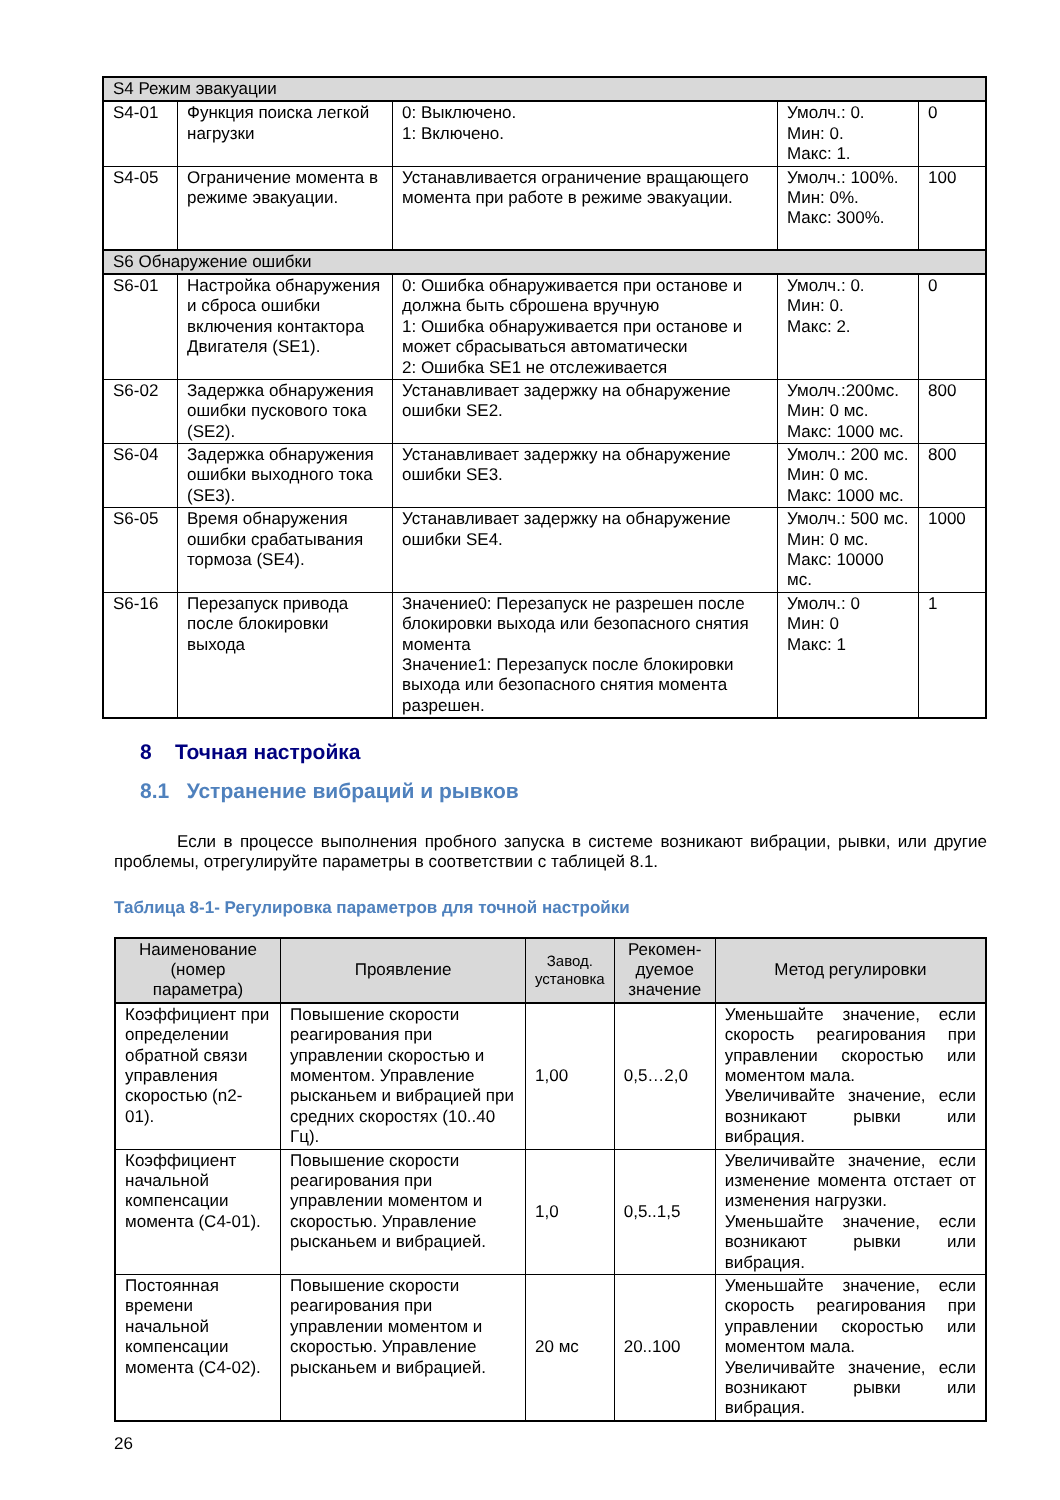| S4 Режим эвакуации | | | | |
| S4-01 | Функция поиска легкой нагрузки | 0: Выключено. 1: Включено. | Умолч.: 0. Мин: 0. Макс: 1. | 0 |
| S4-05 | Ограничение момента в режиме эвакуации. | Устанавливается ограничение вращающего момента при работе в режиме эвакуации. | Умолч.: 100%. Мин: 0%. Макс: 300%. | 100 |
| S6 Обнаружение ошибки | | | | |
| S6-01 | Настройка обнаружения и сброса ошибки включения контактора Двигателя (SE1). | 0: Ошибка обнаруживается при останове и должна быть сброшена вручную 1: Ошибка обнаруживается при останове и может сбрасываться автоматически 2: Ошибка SE1 не отслеживается | Умолч.: 0. Мин: 0. Макс: 2. | 0 |
| S6-02 | Задержка обнаружения ошибки пускового тока (SE2). | Устанавливает задержку на обнаружение ошибки SE2. | Умолч.:200мс. Мин: 0 мс. Макс: 1000 мс. | 800 |
| S6-04 | Задержка обнаружения ошибки выходного тока (SE3). | Устанавливает задержку на обнаружение ошибки SE3. | Умолч.: 200 мс. Мин: 0 мс. Макс: 1000 мс. | 800 |
| S6-05 | Время обнаружения ошибки срабатывания тормоза (SE4). | Устанавливает задержку на обнаружение ошибки SE4. | Умолч.: 500 мс. Мин: 0 мс. Макс: 10000 мс. | 1000 |
| S6-16 | Перезапуск привода после блокировки выхода | Значение0: Перезапуск не разрешен после блокировки выхода или безопасного снятия момента Значение1: Перезапуск после блокировки выхода или безопасного снятия момента разрешен. | Умолч.: 0 Мин: 0 Макс: 1 | 1 |
8 Точная настройка
8.1 Устранение вибраций и рывков
Если в процессе выполнения пробного запуска в системе возникают вибрации, рывки, или другие проблемы, отрегулируйте параметры в соответствии с таблицей 8.1.
Таблица 8-1- Регулировка параметров для точной настройки
| Наименование (номер параметра) | Проявление | Завод. установка | Рекомен-дуемое значение | Метод регулировки |
| --- | --- | --- | --- | --- |
| Коэффициент при определении обратной связи управления скоростью (n2-01). | Повышение скорости реагирования при управлении скоростью и моментом. Управление рысканьем и вибрацией при средних скоростях (10..40 Гц). | 1,00 | 0,5…2,0 | Уменьшайте значение, если скорость реагирования при управлении скоростью или моментом мала. Увеличивайте значение, если возникают рывки или вибрация. |
| Коэффициент начальной компенсации момента (C4-01). | Повышение скорости реагирования при управлении моментом и скоростью. Управление рысканьем и вибрацией. | 1,0 | 0,5..1,5 | Увеличивайте значение, если изменение момента отстает от изменения нагрузки. Уменьшайте значение, если возникают рывки или вибрация. |
| Постоянная времени начальной компенсации момента (C4-02). | Повышение скорости реагирования при управлении моментом и скоростью. Управление рысканьем и вибрацией. | 20 мс | 20..100 | Уменьшайте значение, если скорость реагирования при управлении скоростью или моментом мала. Увеличивайте значение, если возникают рывки или вибрация. |
26